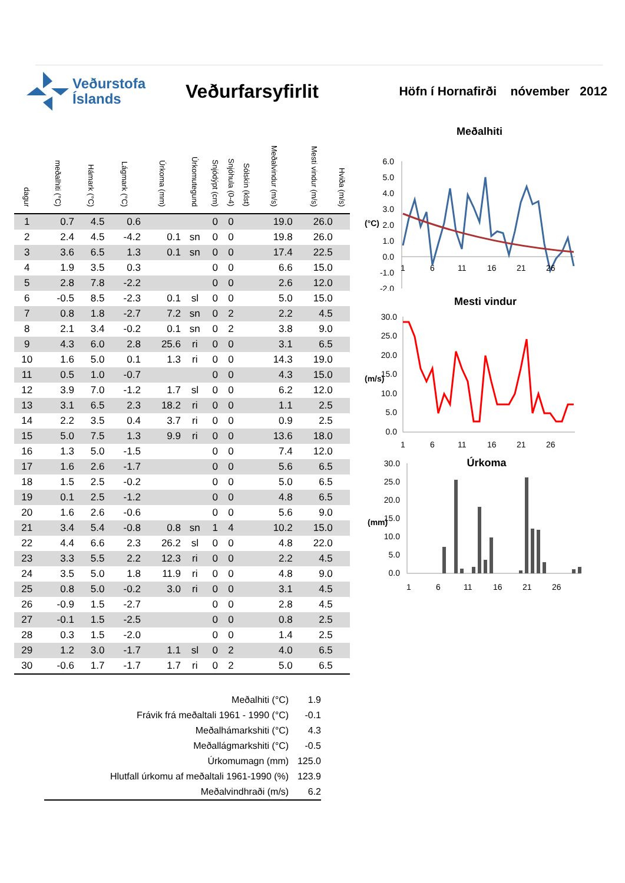Veðurstofa
Íslands
Veðurfarsyfirlit
Höfn í Hornafirði nóvember 2012
| dagur | meðalhiti (°C) | Hámark (°C) | Lágmark (°C) | Úrkoma (mm) | Úrkomutegund | Snjódýpt (cm) | Snjóhula (0-4) | Sólskin (klst) | Meðalvindur (m/s) | Mesti vindur (m/s) | Hviða (m/s) |
| --- | --- | --- | --- | --- | --- | --- | --- | --- | --- | --- | --- |
| 1 | 0.7 | 4.5 | 0.6 | | | 0 | 0 | | 19.0 | 26.0 | |
| 2 | 2.4 | 4.5 | -4.2 | 0.1 | sn | 0 | 0 | | 19.8 | 26.0 | |
| 3 | 3.6 | 6.5 | 1.3 | 0.1 | sn | 0 | 0 | | 17.4 | 22.5 | |
| 4 | 1.9 | 3.5 | 0.3 | | | 0 | 0 | | 6.6 | 15.0 | |
| 5 | 2.8 | 7.8 | -2.2 | | | 0 | 0 | | 2.6 | 12.0 | |
| 6 | -0.5 | 8.5 | -2.3 | 0.1 | sl | 0 | 0 | | 5.0 | 15.0 | |
| 7 | 0.8 | 1.8 | -2.7 | 7.2 | sn | 0 | 2 | | 2.2 | 4.5 | |
| 8 | 2.1 | 3.4 | -0.2 | 0.1 | sn | 0 | 2 | | 3.8 | 9.0 | |
| 9 | 4.3 | 6.0 | 2.8 | 25.6 | ri | 0 | 0 | | 3.1 | 6.5 | |
| 10 | 1.6 | 5.0 | 0.1 | 1.3 | ri | 0 | 0 | | 14.3 | 19.0 | |
| 11 | 0.5 | 1.0 | -0.7 | | | 0 | 0 | | 4.3 | 15.0 | |
| 12 | 3.9 | 7.0 | -1.2 | 1.7 | sl | 0 | 0 | | 6.2 | 12.0 | |
| 13 | 3.1 | 6.5 | 2.3 | 18.2 | ri | 0 | 0 | | 1.1 | 2.5 | |
| 14 | 2.2 | 3.5 | 0.4 | 3.7 | ri | 0 | 0 | | 0.9 | 2.5 | |
| 15 | 5.0 | 7.5 | 1.3 | 9.9 | ri | 0 | 0 | | 13.6 | 18.0 | |
| 16 | 1.3 | 5.0 | -1.5 | | | 0 | 0 | | 7.4 | 12.0 | |
| 17 | 1.6 | 2.6 | -1.7 | | | 0 | 0 | | 5.6 | 6.5 | |
| 18 | 1.5 | 2.5 | -0.2 | | | 0 | 0 | | 5.0 | 6.5 | |
| 19 | 0.1 | 2.5 | -1.2 | | | 0 | 0 | | 4.8 | 6.5 | |
| 20 | 1.6 | 2.6 | -0.6 | | | 0 | 0 | | 5.6 | 9.0 | |
| 21 | 3.4 | 5.4 | -0.8 | 0.8 | sn | 1 | 4 | | 10.2 | 15.0 | |
| 22 | 4.4 | 6.6 | 2.3 | 26.2 | sl | 0 | 0 | | 4.8 | 22.0 | |
| 23 | 3.3 | 5.5 | 2.2 | 12.3 | ri | 0 | 0 | | 2.2 | 4.5 | |
| 24 | 3.5 | 5.0 | 1.8 | 11.9 | ri | 0 | 0 | | 4.8 | 9.0 | |
| 25 | 0.8 | 5.0 | -0.2 | 3.0 | ri | 0 | 0 | | 3.1 | 4.5 | |
| 26 | -0.9 | 1.5 | -2.7 | | | 0 | 0 | | 2.8 | 4.5 | |
| 27 | -0.1 | 1.5 | -2.5 | | | 0 | 0 | | 0.8 | 2.5 | |
| 28 | 0.3 | 1.5 | -2.0 | | | 0 | 0 | | 1.4 | 2.5 | |
| 29 | 1.2 | 3.0 | -1.7 | 1.1 | sl | 0 | 2 | | 4.0 | 6.5 | |
| 30 | -0.6 | 1.7 | -1.7 | 1.7 | ri | 0 | 2 | | 5.0 | 6.5 | |
Meðalhiti
6.0
5.0
4.0
3.0
2.0
1.0
0.0
-1.0
-2.0
(°C)
1
6
11
16
21
26
Mesti vindur
30.0
25.0
20.0
15.0
10.0
5.0
0.0
(m/s)
1
6
11
16
21
26
Úrkoma
30.0
25.0
20.0
15.0
10.0
5.0
0.0
(mm)
1
6
11
16
21
26
| Meðalhiti (°C) | 1.9 |
| Frávik frá meðaltali 1961 - 1990 (°C) | -0.1 |
| Meðalhámarkshiti (°C) | 4.3 |
| Meðallágmarkshiti (°C) | -0.5 |
| Úrkomumagn (mm) | 125.0 |
| Hlutfall úrkomu af meðaltali 1961-1990 (%) | 123.9 |
| Meðalvindhraði (m/s) | 6.2 |